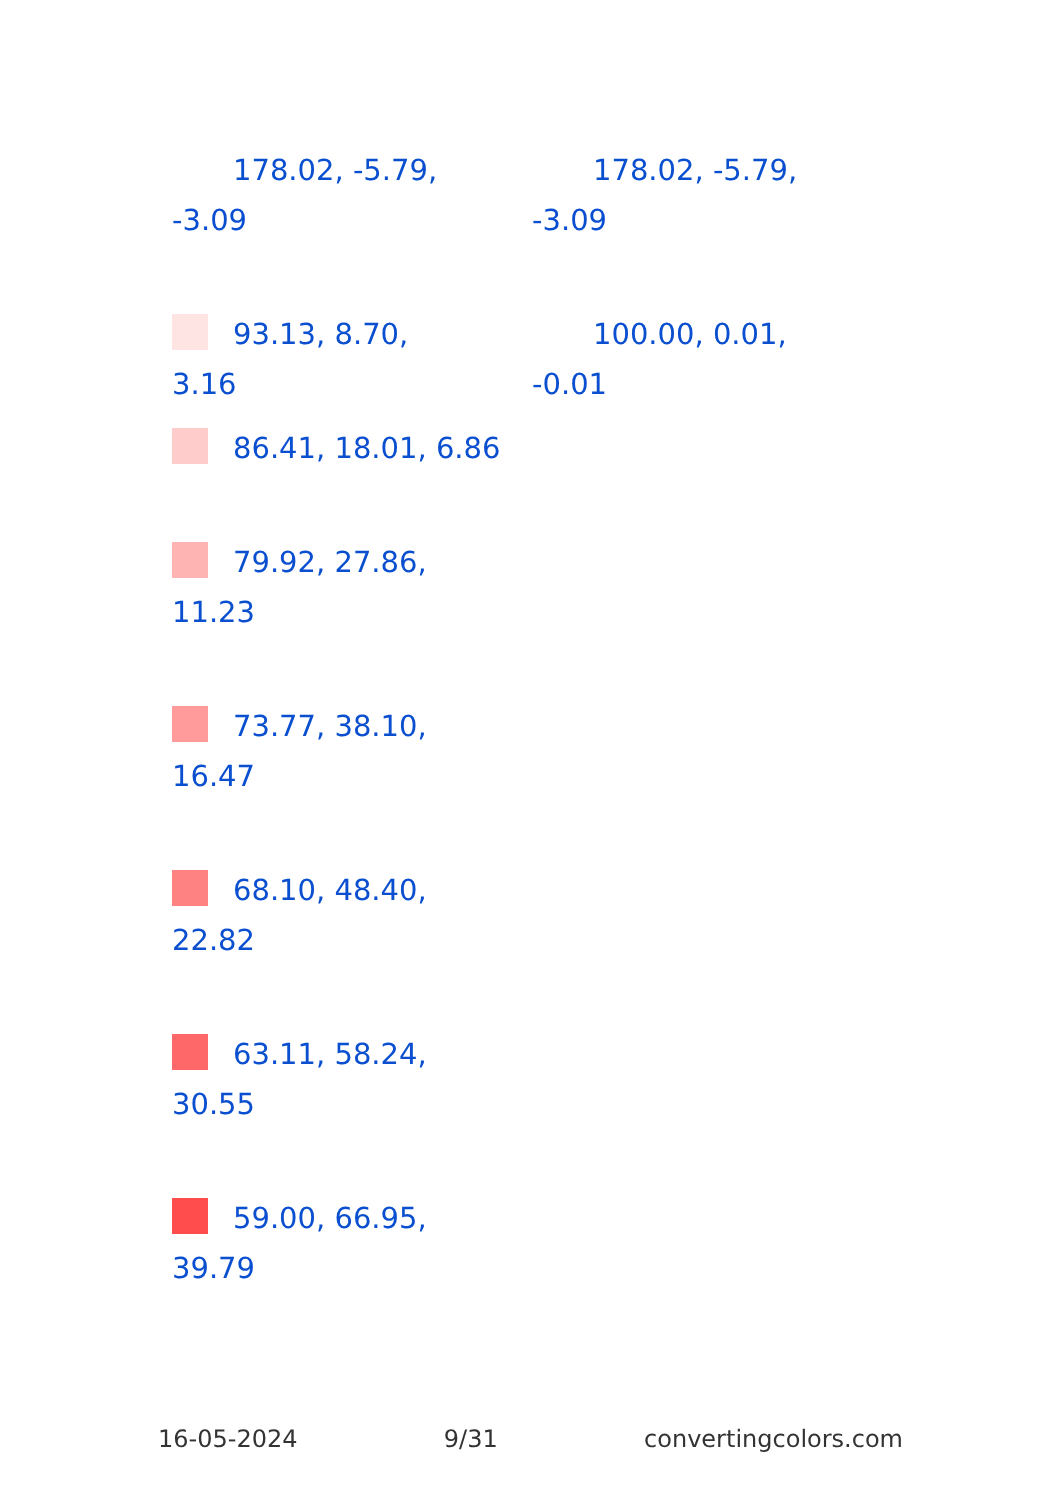178.02, -5.79, -3.09
93.13, 8.70, 3.16
86.41, 18.01, 6.86
79.92, 27.86, 11.23
73.77, 38.10, 16.47
68.10, 48.40, 22.82
63.11, 58.24, 30.55
59.00, 66.95, 39.79
178.02, -5.79, -3.09
100.00, 0.01, -0.01
16-05-2024 9/31 convertingcolors.com